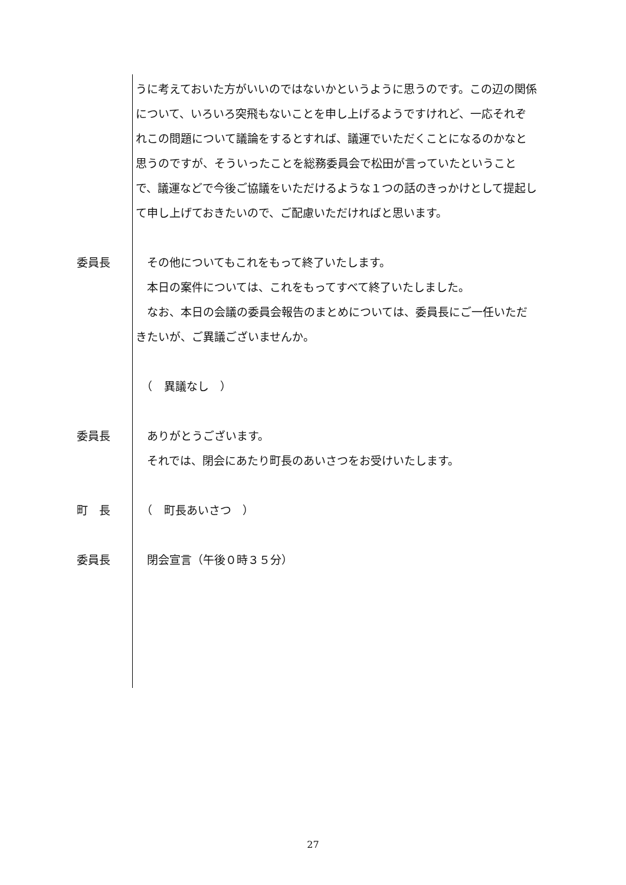うに考えておいた方がいいのではないかというように思うのです。この辺の関係について、いろいろ突飛もないことを申し上げるようですけれど、一応それぞれこの問題について議論をするとすれば、議運でいただくことになるのかなと思うのですが、そういったことを総務委員会で松田が言っていたということで、議運などで今後ご協議をいただけるような１つの話のきっかけとして提起して申し上げておきたいので、ご配慮いただければと思います。
委員長 　その他についてもこれをもって終了いたします。
　本日の案件については、これをもってすべて終了いたしました。
　なお、本日の会議の委員会報告のまとめについては、委員長にご一任いただきたいが、ご異議ございませんか。
　（　異議なし　）
委員長 　ありがとうございます。
　それでは、閉会にあたり町長のあいさつをお受けいたします。
町　長 　（　町長あいさつ　）
委員長 　閉会宣言（午後０時３５分）
27